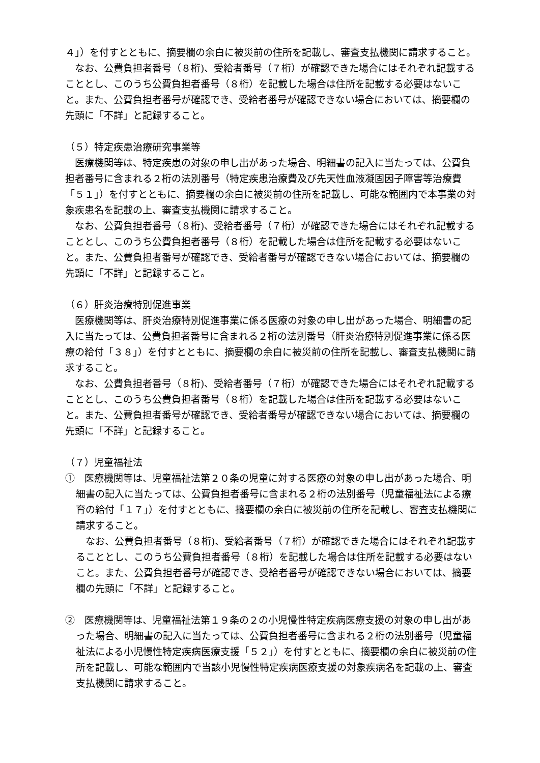４」）を付すとともに、摘要欄の余白に被災前の住所を記載し、審査支払機関に請求すること。
なお、公費負担者番号（８桁)、受給者番号（７桁）が確認できた場合にはそれぞれ記載することとし、このうち公費負担者番号（８桁）を記載した場合は住所を記載する必要はないこと。また、公費負担者番号が確認でき、受給者番号が確認できない場合においては、摘要欄の先頭に「不詳」と記録すること。
（５）特定疾患治療研究事業等
医療機関等は、特定疾患の対象の申し出があった場合、明細書の記入に当たっては、公費負担者番号に含まれる２桁の法別番号（特定疾患治療費及び先天性血液凝固因子障害等治療費「５１」）を付すとともに、摘要欄の余白に被災前の住所を記載し、可能な範囲内で本事業の対象疾患名を記載の上、審査支払機関に請求すること。
なお、公費負担者番号（８桁)、受給者番号（７桁）が確認できた場合にはそれぞれ記載することとし、このうち公費負担者番号（８桁）を記載した場合は住所を記載する必要はないこと。また、公費負担者番号が確認でき、受給者番号が確認できない場合においては、摘要欄の先頭に「不詳」と記録すること。
（６）肝炎治療特別促進事業
医療機関等は、肝炎治療特別促進事業に係る医療の対象の申し出があった場合、明細書の記入に当たっては、公費負担者番号に含まれる２桁の法別番号（肝炎治療特別促進事業に係る医療の給付「３８」）を付すとともに、摘要欄の余白に被災前の住所を記載し、審査支払機関に請求すること。
なお、公費負担者番号（８桁)、受給者番号（７桁）が確認できた場合にはそれぞれ記載することとし、このうち公費負担者番号（８桁）を記載した場合は住所を記載する必要はないこと。また、公費負担者番号が確認でき、受給者番号が確認できない場合においては、摘要欄の先頭に「不詳」と記録すること。
（７）児童福祉法
①　医療機関等は、児童福祉法第２０条の児童に対する医療の対象の申し出があった場合、明細書の記入に当たっては、公費負担者番号に含まれる２桁の法別番号（児童福祉法による療育の給付「１７」）を付すとともに、摘要欄の余白に被災前の住所を記載し、審査支払機関に請求すること。
なお、公費負担者番号（８桁)、受給者番号（７桁）が確認できた場合にはそれぞれ記載することとし、このうち公費負担者番号（８桁）を記載した場合は住所を記載する必要はないこと。また、公費負担者番号が確認でき、受給者番号が確認できない場合においては、摘要欄の先頭に「不詳」と記録すること。
②　医療機関等は、児童福祉法第１９条の２の小児慢性特定疾病医療支援の対象の申し出があった場合、明細書の記入に当たっては、公費負担者番号に含まれる２桁の法別番号（児童福祉法による小児慢性特定疾病医療支援「５２」）を付すとともに、摘要欄の余白に被災前の住所を記載し、可能な範囲内で当該小児慢性特定疾病医療支援の対象疾病名を記載の上、審査支払機関に請求すること。